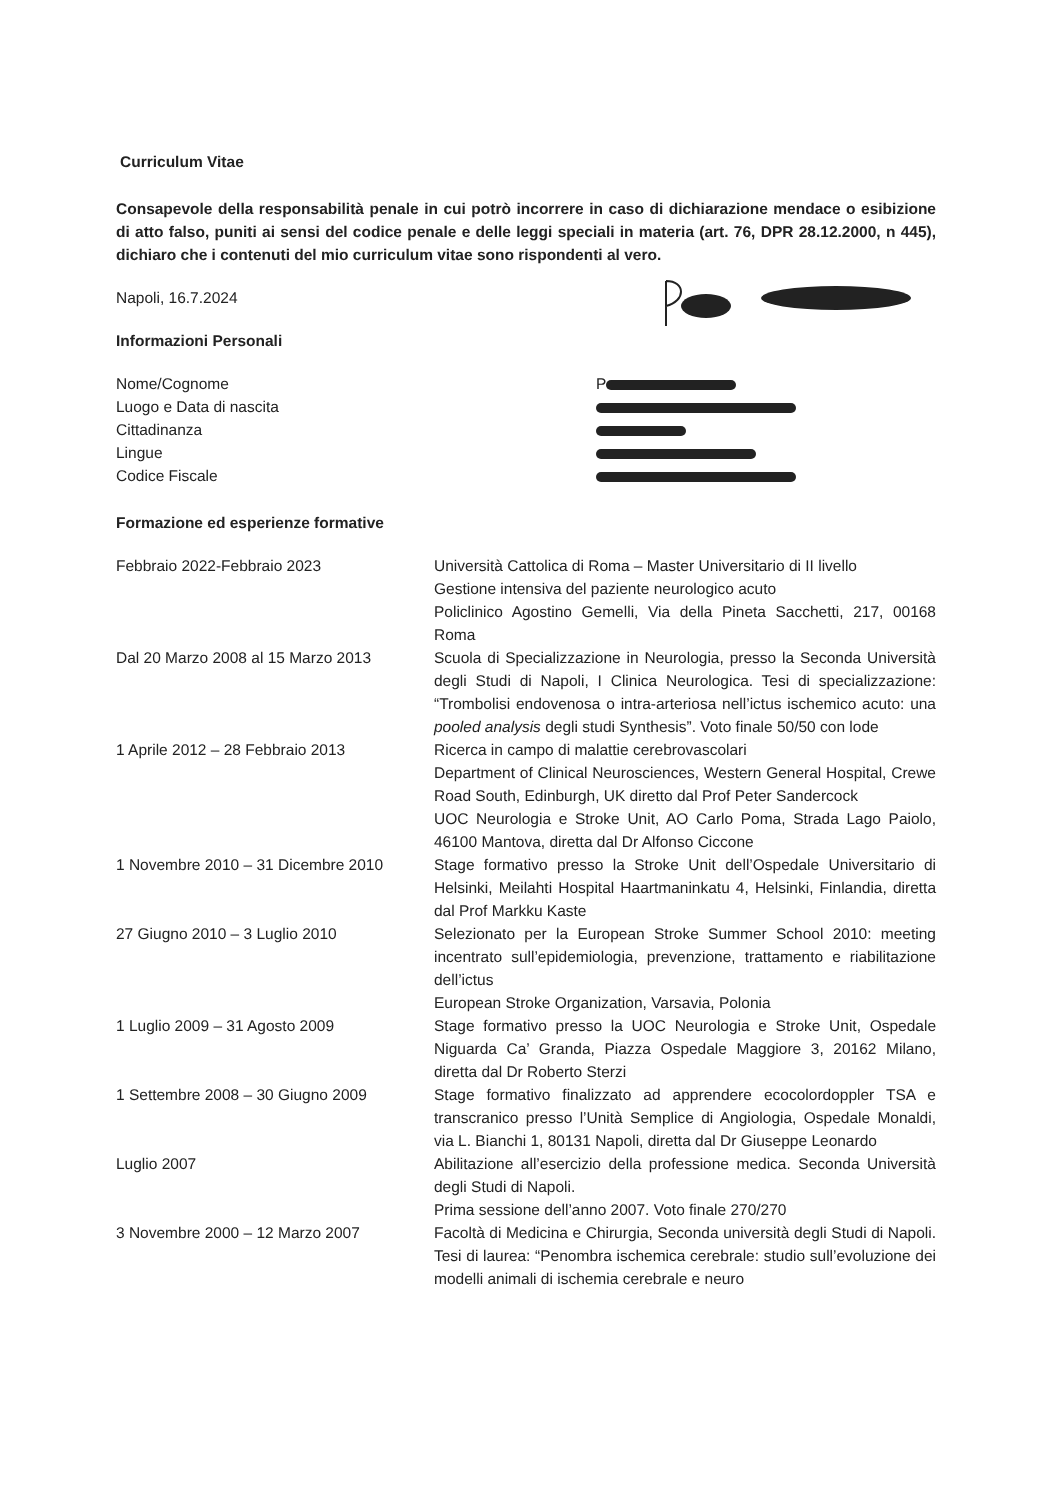Curriculum Vitae
Consapevole della responsabilità penale in cui potrò incorrere in caso di dichiarazione mendace o esibizione di atto falso, puniti ai sensi del codice penale e delle leggi speciali in materia (art. 76, DPR 28.12.2000, n 445), dichiaro che i contenuti del mio curriculum vitae sono rispondenti al vero.
Napoli, 16.7.2024
Informazioni Personali
Nome/Cognome
Luogo e Data di nascita
Cittadinanza
Lingue
Codice Fiscale
P
Formazione ed esperienze formative
Febbraio 2022-Febbraio 2023 Università Cattolica di Roma – Master Universitario di II livello
Gestione intensiva del paziente neurologico acuto
Policlinico Agostino Gemelli, Via della Pineta Sacchetti, 217, 00168 Roma
Dal 20 Marzo 2008 al 15 Marzo 2013 Scuola di Specializzazione in Neurologia, presso la Seconda Università degli Studi di Napoli, I Clinica Neurologica. Tesi di specializzazione: “Trombolisi endovenosa o intra-arteriosa nell’ictus ischemico acuto: una pooled analysis degli studi Synthesis”. Voto finale 50/50 con lode
1 Aprile 2012 – 28 Febbraio 2013 Ricerca in campo di malattie cerebrovascolari
Department of Clinical Neurosciences, Western General Hospital, Crewe Road South, Edinburgh, UK diretto dal Prof Peter Sandercock
UOC Neurologia e Stroke Unit, AO Carlo Poma, Strada Lago Paiolo, 46100 Mantova, diretta dal Dr Alfonso Ciccone
1 Novembre 2010 – 31 Dicembre 2010 Stage formativo presso la Stroke Unit dell’Ospedale Universitario di Helsinki, Meilahti Hospital Haartmaninkatu 4, Helsinki, Finlandia, diretta dal Prof Markku Kaste
27 Giugno 2010 – 3 Luglio 2010 Selezionato per la European Stroke Summer School 2010: meeting incentrato sull’epidemiologia, prevenzione, trattamento e riabilitazione dell’ictus
European Stroke Organization, Varsavia, Polonia
1 Luglio 2009 – 31 Agosto 2009 Stage formativo presso la UOC Neurologia e Stroke Unit, Ospedale Niguarda Ca’ Granda, Piazza Ospedale Maggiore 3, 20162 Milano, diretta dal Dr Roberto Sterzi
1 Settembre 2008 – 30 Giugno 2009 Stage formativo finalizzato ad apprendere ecocolordoppler TSA e transcranico presso l’Unità Semplice di Angiologia, Ospedale Monaldi, via L. Bianchi 1, 80131 Napoli, diretta dal Dr Giuseppe Leonardo
Luglio 2007 Abilitazione all’esercizio della professione medica. Seconda Università degli Studi di Napoli.
Prima sessione dell’anno 2007. Voto finale 270/270
3 Novembre 2000 – 12 Marzo 2007 Facoltà di Medicina e Chirurgia, Seconda università degli Studi di Napoli. Tesi di laurea: “Penombra ischemica cerebrale: studio sull’evoluzione dei modelli animali di ischemia cerebrale e neuro